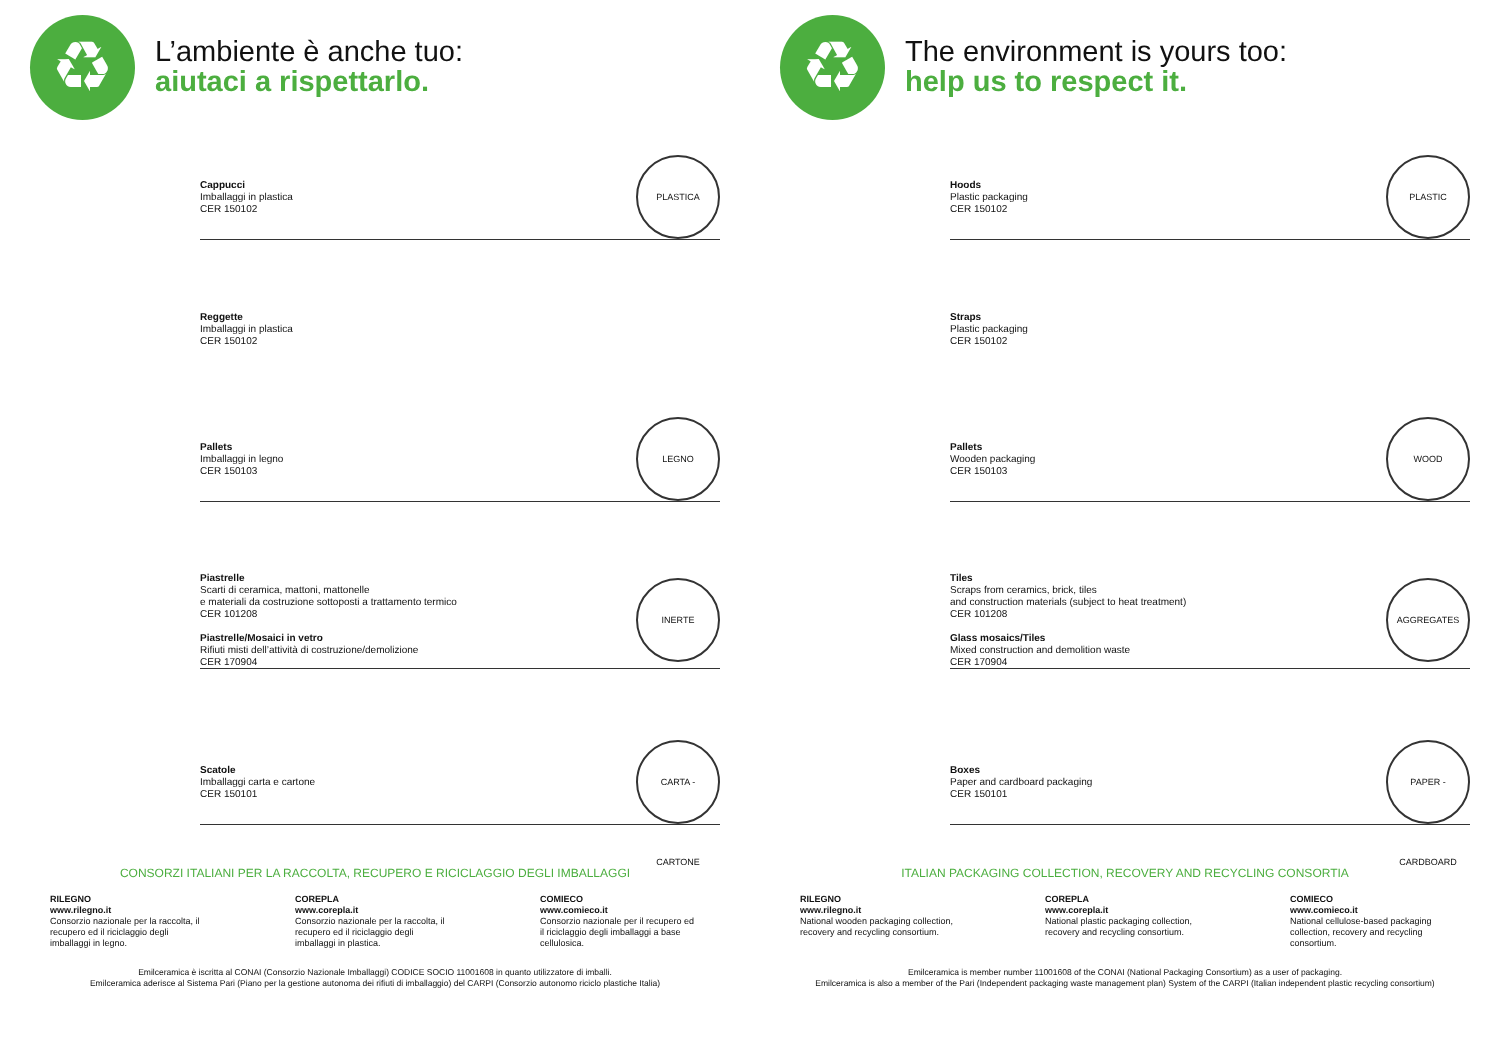♻
L’ambiente è anche tuo:
aiutaci a rispettarlo.
Cappucci
Imballaggi in plastica
CER 150102
PLASTICA
Reggette
Imballaggi in plastica
CER 150102
Pallets
Imballaggi in legno
CER 150103
LEGNO
Piastrelle
Scarti di ceramica, mattoni, mattonelle
e materiali da costruzione sottoposti a trattamento termico
CER 101208
Piastrelle/Mosaici in vetro
Rifiuti misti dell’attività di costruzione/demolizione
CER 170904
INERTE
Scatole
Imballaggi carta e cartone
CER 150101
CARTA - CARTONE
CONSORZI ITALIANI PER LA RACCOLTA, RECUPERO E RICICLAGGIO DEGLI IMBALLAGGI
RILEGNO
www.rilegno.it
Consorzio nazionale per la raccolta, il recupero ed il riciclaggio degli imballaggi in legno.
COREPLA
www.corepla.it
Consorzio nazionale per la raccolta, il recupero ed il riciclaggio degli imballaggi in plastica.
COMIECO
www.comieco.it
Consorzio nazionale per il recupero ed il riciclaggio degli imballaggi a base cellulosica.
Emilceramica è iscritta al CONAI (Consorzio Nazionale Imballaggi) CODICE SOCIO 11001608 in quanto utilizzatore di imballi.
Emilceramica aderisce al Sistema Pari (Piano per la gestione autonoma dei rifiuti di imballaggio) del CARPI (Consorzio autonomo riciclo plastiche Italia)
♻
The environment is yours too:
help us to respect it.
Hoods
Plastic packaging
CER 150102
PLASTIC
Straps
Plastic packaging
CER 150102
Pallets
Wooden packaging
CER 150103
WOOD
Tiles
Scraps from ceramics, brick, tiles
and construction materials (subject to heat treatment)
CER 101208
Glass mosaics/Tiles
Mixed construction and demolition waste
CER 170904
AGGREGATES
Boxes
Paper and cardboard packaging
CER 150101
PAPER - CARDBOARD
ITALIAN PACKAGING COLLECTION, RECOVERY AND RECYCLING CONSORTIA
RILEGNO
www.rilegno.it
National wooden packaging collection, recovery and recycling consortium.
COREPLA
www.corepla.it
National plastic packaging collection, recovery and recycling consortium.
COMIECO
www.comieco.it
National cellulose-based packaging collection, recovery and recycling consortium.
Emilceramica is member number 11001608 of the CONAI (National Packaging Consortium) as a user of packaging.
Emilceramica is also a member of the Pari (Independent packaging waste management plan) System of the CARPI (Italian independent plastic recycling consortium)